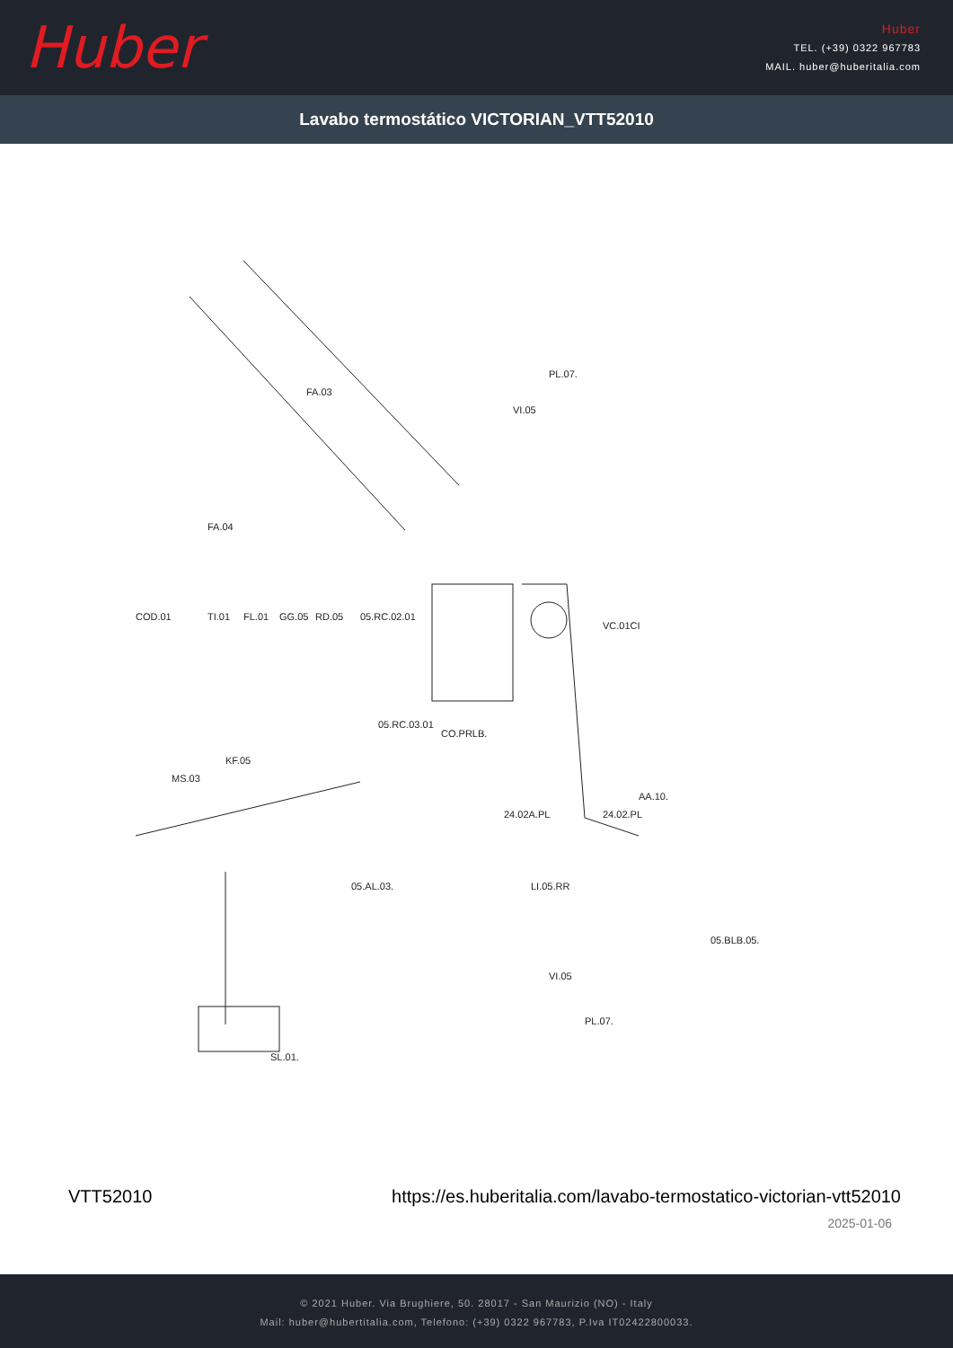Huber
Huber
TEL. (+39) 0322 967783
MAIL. huber@huberitalia.com
Lavabo termostático VICTORIAN_VTT52010
FA.03
FA.04
PL.07.
VI.05
VC.01CI
COD.01
TI.01
FL.01
GG.05
RD.05
05.RC.02.01
05.RC.03.01
CO.PRLB.
KF.05
MS.03
24.02A.PL
24.02.PL
LI.05.RR
AA.10.
05.AL.03.
05.BLB.05.
VI.05
PL.07.
SL.01.
VTT52010 https://es.huberitalia.com/lavabo-termostatico-victorian-vtt52010
2025-01-06
© 2021 Huber. Via Brughiere, 50. 28017 - San Maurizio (NO) - Italy
Mail: huber@hubertitalia.com, Telefono: (+39) 0322 967783, P.Iva IT02422800033.